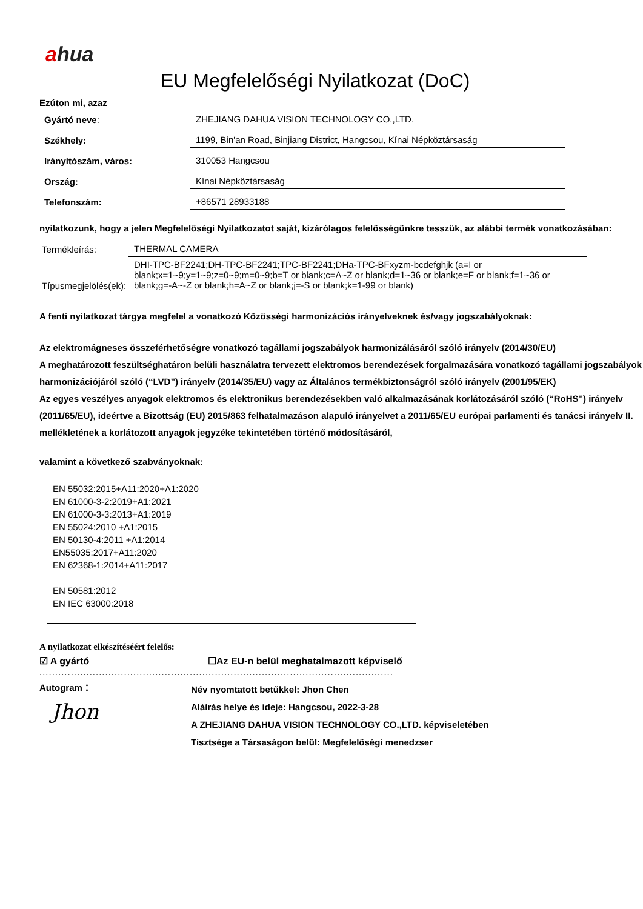ahua
EU Megfelelőségi Nyilatkozat (DoC)
Ezúton mi, azaz
| Gyártó neve : | ZHEJIANG DAHUA VISION TECHNOLOGY CO.,LTD. |
| Székhely: | 1199, Bin'an Road, Binjiang District, Hangcsou, Kínai Népköztársaság |
| Irányítószám, város: | 310053 Hangcsou |
| Ország: | Kínai Népköztársaság |
| Telefonszám: | +86571 28933188 |
nyilatkozunk, hogy a jelen Megfelelőségi Nyilatkozatot saját, kizárólagos felelősségünkre tesszük, az alábbi termék vonatkozásában:
| Termékleírás: | THERMAL CAMERA |
| Típusmegjelölés(ek): | DHI-TPC-BF2241;DH-TPC-BF2241;TPC-BF2241;DHa-TPC-BFxyzm-bcdefghjk (a=I or blank;x=1~9;y=1~9;z=0~9;m=0~9;b=T or blank;c=A~Z or blank;d=1~36 or blank;e=F or blank;f=1~36 or blank;g=-A~-Z or blank;h=A~Z or blank;j=-S or blank;k=1-99 or blank) |
A fenti nyilatkozat tárgya megfelel a vonatkozó Közösségi harmonizációs irányelveknek és/vagy jogszabályoknak:
Az elektromágneses összeférhetőségre vonatkozó tagállami jogszabályok harmonizálásáról szóló irányelv (2014/30/EU)
A meghatározott feszültséghatáron belüli használatra tervezett elektromos berendezések forgalmazására vonatkozó tagállami jogszabályok harmonizációjáról szóló (“LVD”) irányelv (2014/35/EU) vagy az Általános termékbiztonságról szóló irányelv (2001/95/EK)
Az egyes veszélyes anyagok elektromos és elektronikus berendezésekben való alkalmazásának korlátozásáról szóló (“RoHS”) irányelv (2011/65/EU), ideértve a Bizottság (EU) 2015/863 felhatalmazáson alapuló irányelvet a 2011/65/EU európai parlamenti és tanácsi irányelv II. mellékletének a korlátozott anyagok jegyzéke tekintetében történő módosításáról,
valamint a következő szabványoknak:
EN 55032:2015+A11:2020+A1:2020
EN 61000-3-2:2019+A1:2021
EN 61000-3-3:2013+A1:2019
EN 55024:2010 +A1:2015
EN 50130-4:2011 +A1:2014
EN55035:2017+A11:2020
EN 62368-1:2014+A11:2017
EN 50581:2012
EN IEC 63000:2018
A nyilatkozat elkészítéséért felelős:
☑ A gyártó ☐Az EU-n belül meghatalmazott képviselő
.................................................................................................................
Autogram：
Jhon
Név nyomtatott betűkkel: Jhon Chen
Aláírás helye és ideje: Hangcsou, 2022-3-28
A ZHEJIANG DAHUA VISION TECHNOLOGY CO.,LTD. képviseletében
Tisztsége a Társaságon belül: Megfelelőségi menedzser